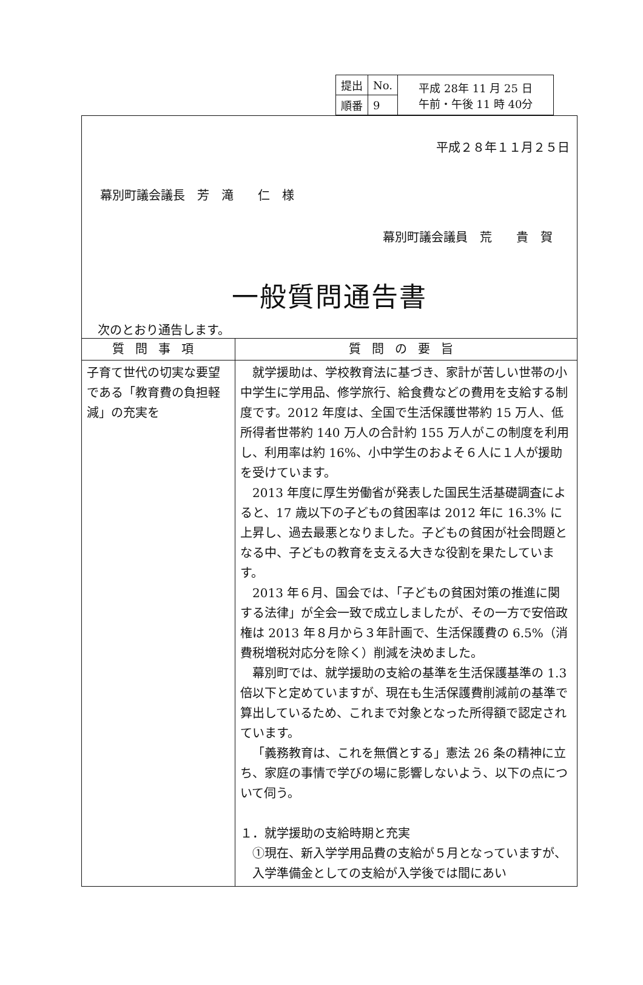| 提出 | No. | 平成 28年 11 月 25 日 午前・午後 11 時 40分 |
| 順番 | 9 | |
平成２８年１１月２５日
幕別町議会議長　芳　滝　　仁　様
幕別町議会議員　荒　　貴　賀
一般質問通告書
次のとおり通告します。
| 質問事項 | 質問の要旨 |
| --- | --- |
| 子育て世代の切実な要望である「教育費の負担軽減」の充実を | 就学援助は、学校教育法に基づき、家計が苦しい世帯の小中学生に学用品、修学旅行、給食費などの費用を支給する制度です。2012 年度は、全国で生活保護世帯約 15 万人、低所得者世帯約 140 万人の合計約 155 万人がこの制度を利用し、利用率は約 16%、小中学生のおよそ６人に１人が援助を受けています。 2013 年度に厚生労働省が発表した国民生活基礎調査によると、17 歳以下の子どもの貧困率は 2012 年に 16.3% に上昇し、過去最悪となりました。子どもの貧困が社会問題となる中、子どもの教育を支える大きな役割を果たしています。 2013 年６月、国会では、「子どもの貧困対策の推進に関する法律」が全会一致で成立しましたが、その一方で安倍政権は 2013 年８月から３年計画で、生活保護費の 6.5%（消費税増税対応分を除く）削減を決めました。 幕別町では、就学援助の支給の基準を生活保護基準の 1.3 倍以下と定めていますが、現在も生活保護費削減前の基準で算出しているため、これまで対象となった所得額で認定されています。 「義務教育は、これを無償とする」憲法 26 条の精神に立ち、家庭の事情で学びの場に影響しないよう、以下の点について伺う。 １．就学援助の支給時期と充実 ①現在、新入学学用品費の支給が５月となっていますが、入学準備金としての支給が入学後では間にあい |